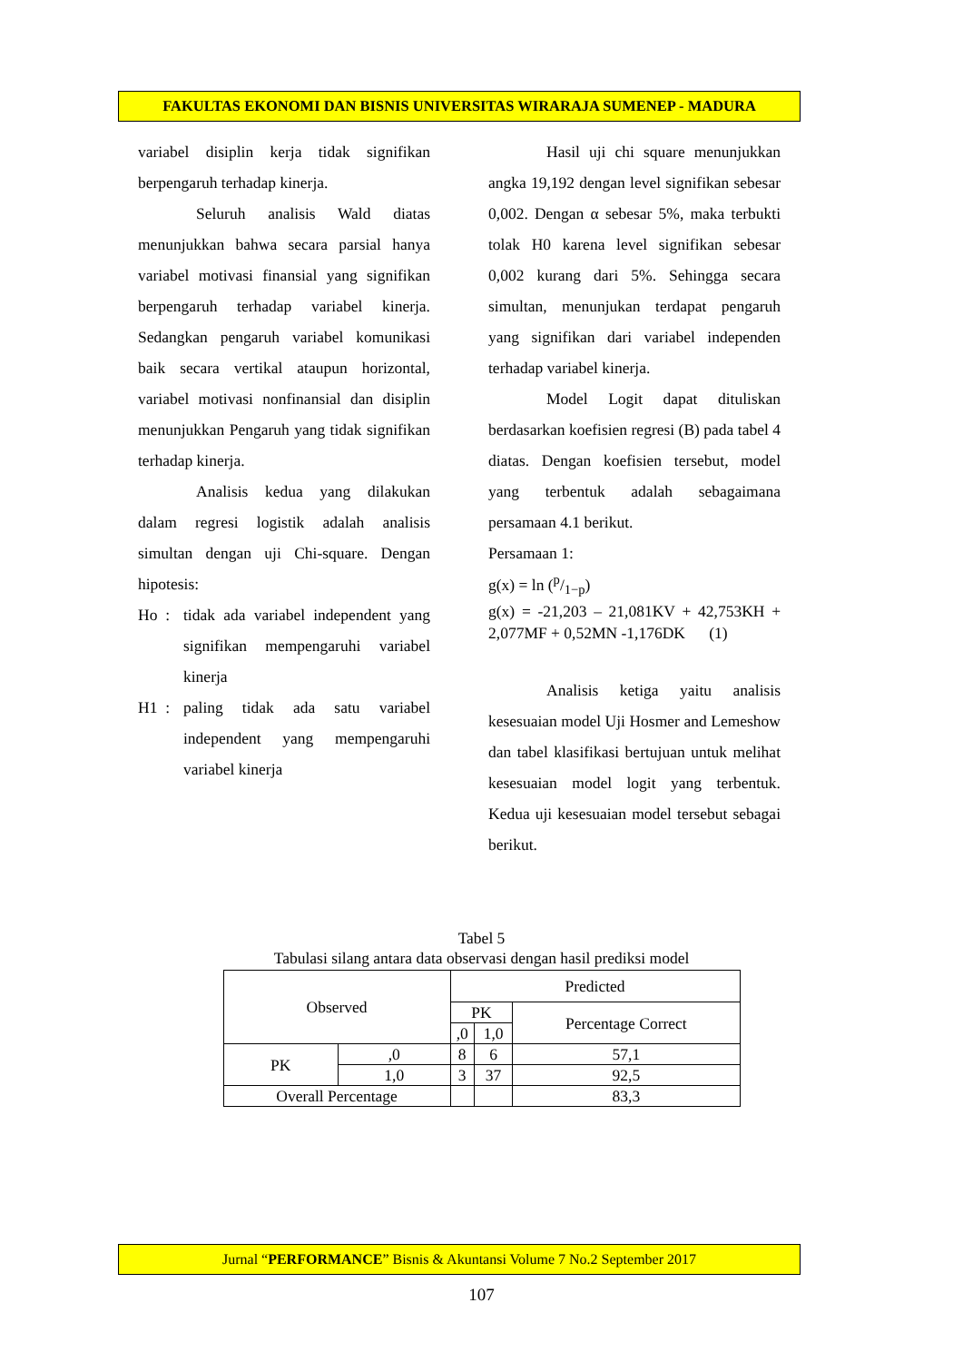FAKULTAS EKONOMI DAN BISNIS UNIVERSITAS WIRARAJA SUMENEP - MADURA
variabel disiplin kerja tidak signifikan berpengaruh terhadap kinerja.
Seluruh analisis Wald diatas menunjukkan bahwa secara parsial hanya variabel motivasi finansial yang signifikan berpengaruh terhadap variabel kinerja. Sedangkan pengaruh variabel komunikasi baik secara vertikal ataupun horizontal, variabel motivasi nonfinansial dan disiplin menunjukkan Pengaruh yang tidak signifikan terhadap kinerja.
Analisis kedua yang dilakukan dalam regresi logistik adalah analisis simultan dengan uji Chi-square. Dengan hipotesis:
Ho : tidak ada variabel independent yang signifikan mempengaruhi variabel kinerja
H1 : paling tidak ada satu variabel independent yang mempengaruhi variabel kinerja
Hasil uji chi square menunjukkan angka 19,192 dengan level signifikan sebesar 0,002. Dengan α sebesar 5%, maka terbukti tolak H0 karena level signifikan sebesar 0,002 kurang dari 5%. Sehingga secara simultan, menunjukan terdapat pengaruh yang signifikan dari variabel independen terhadap variabel kinerja.
Model Logit dapat dituliskan berdasarkan koefisien regresi (B) pada tabel 4 diatas. Dengan koefisien tersebut, model yang terbentuk adalah sebagaimana persamaan 4.1 berikut.
Persamaan 1:
g(x) = ln (p/1−p)
g(x) = -21,203 – 21,081KV + 42,753KH + 2,077MF + 0,52MN -1,176DK (1)
Analisis ketiga yaitu analisis kesesuaian model Uji Hosmer and Lemeshow dan tabel klasifikasi bertujuan untuk melihat kesesuaian model logit yang terbentuk. Kedua uji kesesuaian model tersebut sebagai berikut.
Tabel 5
Tabulasi silang antara data observasi dengan hasil prediksi model
| Observed | | Predicted | | |
| | | PK | | Percentage Correct |
| | | ,0 | 1,0 | |
| PK | ,0 | 8 | 6 | 57,1 |
| | 1,0 | 3 | 37 | 92,5 |
| Overall Percentage | | | | 83,3 |
Jurnal “PERFORMANCE” Bisnis & Akuntansi Volume 7 No.2 September 2017
107